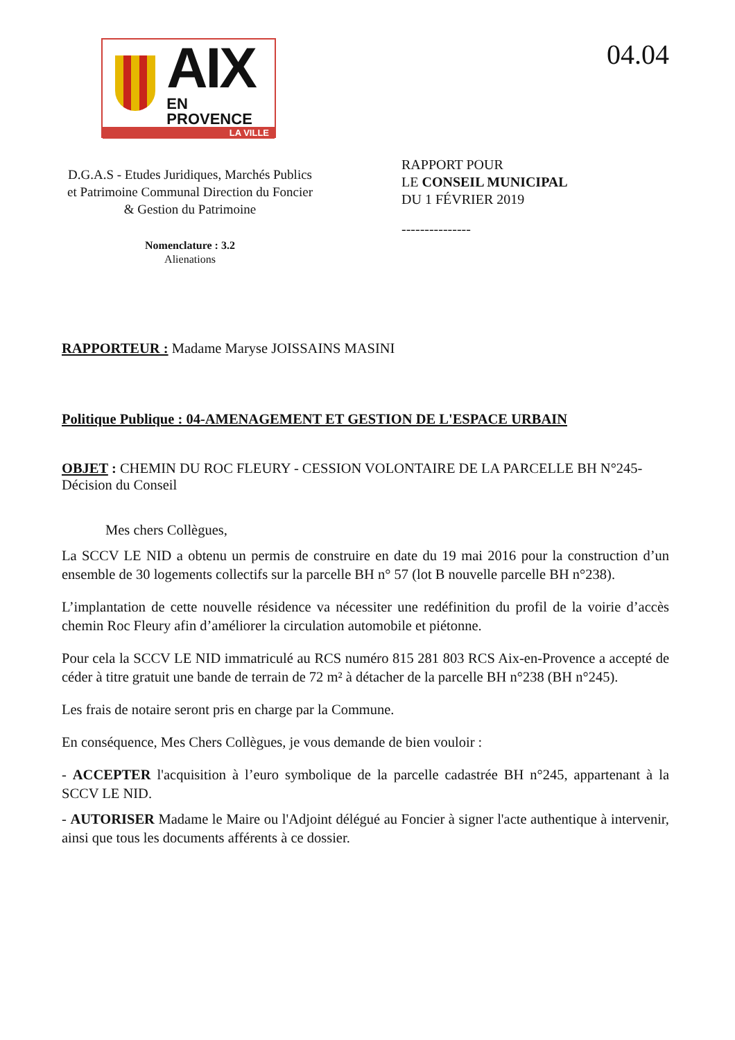AIX
EN PROVENCE
LA VILLE
04.04
D.G.A.S - Etudes Juridiques, Marchés Publics et Patrimoine Communal Direction du Foncier & Gestion du Patrimoine
Nomenclature : 3.2
Alienations
RAPPORT POUR
LE CONSEIL MUNICIPAL
DU 1 FÉVRIER 2019
---------------
RAPPORTEUR : Madame Maryse JOISSAINS MASINI
Politique Publique : 04-AMENAGEMENT ET GESTION DE L'ESPACE URBAIN
OBJET : CHEMIN DU ROC FLEURY - CESSION VOLONTAIRE DE LA PARCELLE BH N°245- Décision du Conseil
Mes chers Collègues,
La SCCV LE NID a obtenu un permis de construire en date du 19 mai 2016 pour la construction d’un ensemble de 30 logements collectifs sur la parcelle BH n° 57 (lot B nouvelle parcelle BH n°238).
L’implantation de cette nouvelle résidence va nécessiter une redéfinition du profil de la voirie d’accès chemin Roc Fleury afin d’améliorer la circulation automobile et piétonne.
Pour cela la SCCV LE NID immatriculé au RCS numéro 815 281 803 RCS Aix-en-Provence a accepté de céder à titre gratuit une bande de terrain de 72 m² à détacher de la parcelle BH n°238 (BH n°245).
Les frais de notaire seront pris en charge par la Commune.
En conséquence, Mes Chers Collègues, je vous demande de bien vouloir :
- ACCEPTER l'acquisition à l’euro symbolique de la parcelle cadastrée BH n°245, appartenant à la SCCV LE NID.
- AUTORISER Madame le Maire ou l'Adjoint délégué au Foncier à signer l'acte authentique à intervenir, ainsi que tous les documents afférents à ce dossier.